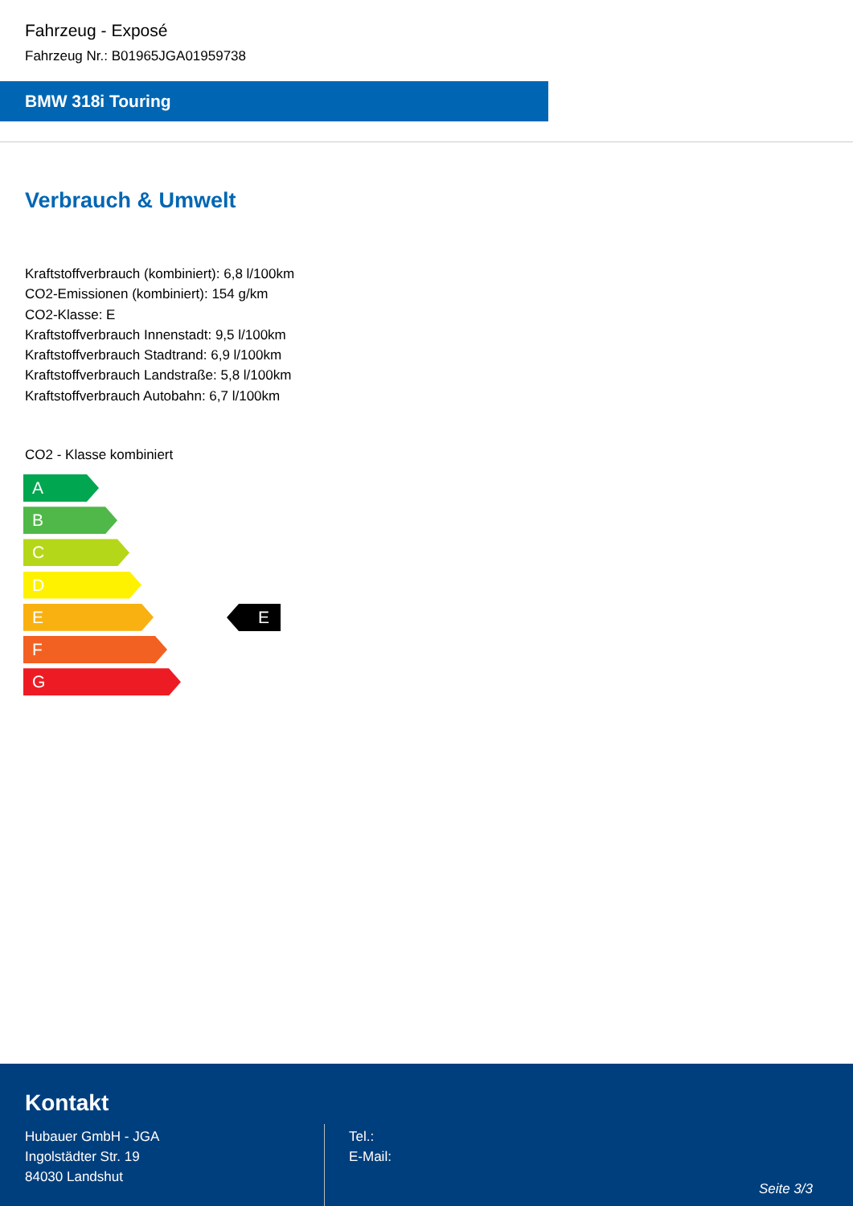Fahrzeug - Exposé
Fahrzeug Nr.: B01965JGA01959738
BMW 318i Touring
Verbrauch & Umwelt
Kraftstoffverbrauch (kombiniert): 6,8 l/100km
CO2-Emissionen (kombiniert): 154 g/km
CO2-Klasse: E
Kraftstoffverbrauch Innenstadt: 9,5 l/100km
Kraftstoffverbrauch Stadtrand: 6,9 l/100km
Kraftstoffverbrauch Landstraße: 5,8 l/100km
Kraftstoffverbrauch Autobahn: 6,7 l/100km
CO2 - Klasse kombiniert
A
B
C
D
E
F
G
E
Kontakt
Hubauer GmbH - JGA
Ingolstädter Str. 19
84030 Landshut
Tel.:
E-Mail:
Seite 3/3